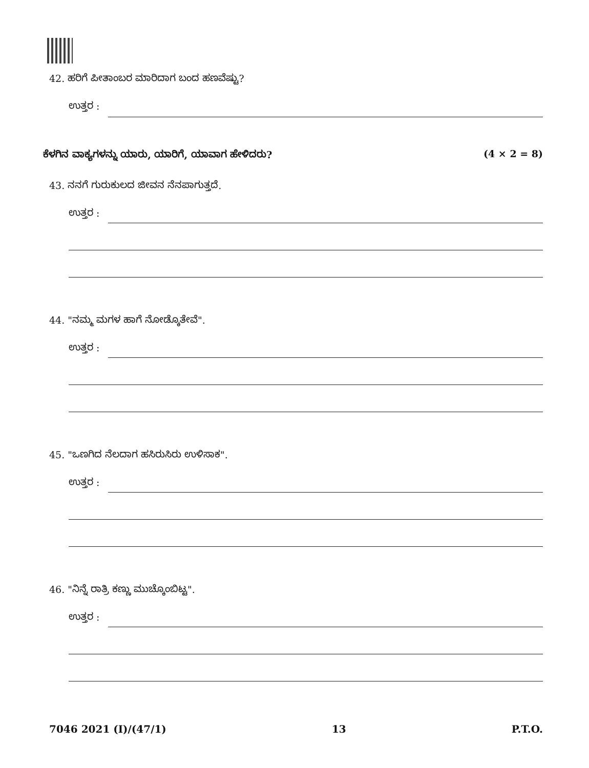42. ಹರಿಗೆ ಪೀತಾಂಬರ ಮಾರಿದಾಗ ಬಂದ ಹಣವೆಷ್ಟು?
ಉತ್ತರ :
ಕೆಳಗಿನ ವಾಕ್ಯಗಳನ್ನು ಯಾರು, ಯಾರಿಗೆ, ಯಾವಾಗ ಹೇಳಿದರು? (4 × 2 = 8)
43. ನನಗೆ ಗುರುಕುಲದ ಜೀವನ ನೆನಪಾಗುತ್ತದೆ.
ಉತ್ತರ :
44. "ನಮ್ಮ ಮಗಳ ಹಾಗೆ ನೋಡ್ಕೊತೇವೆ".
ಉತ್ತರ :
45. "ಒಣಗಿದ ನೆಲದಾಗ ಹಸಿರುಸಿರು ಉಳಿಸಾಕ".
ಉತ್ತರ :
46. "ನಿನ್ನೆ ರಾತ್ರಿ ಕಣ್ಣು ಮುಚ್ಕೊಂಬಿಟ್ಟ".
ಉತ್ತರ :
7046 2021 (I)/(47/1) 13 P.T.O.